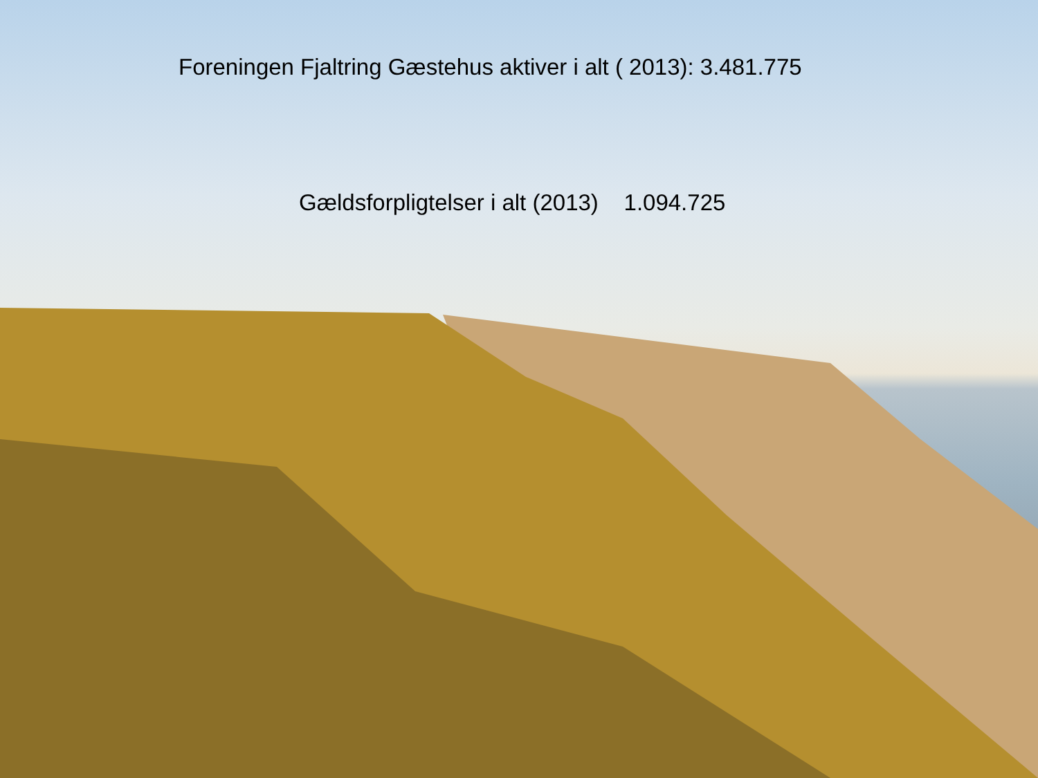Foreningen Fjaltring Gæstehus aktiver i alt ( 2013): 3.481.775
Gældsforpligtelser i alt (2013) 1.094.725